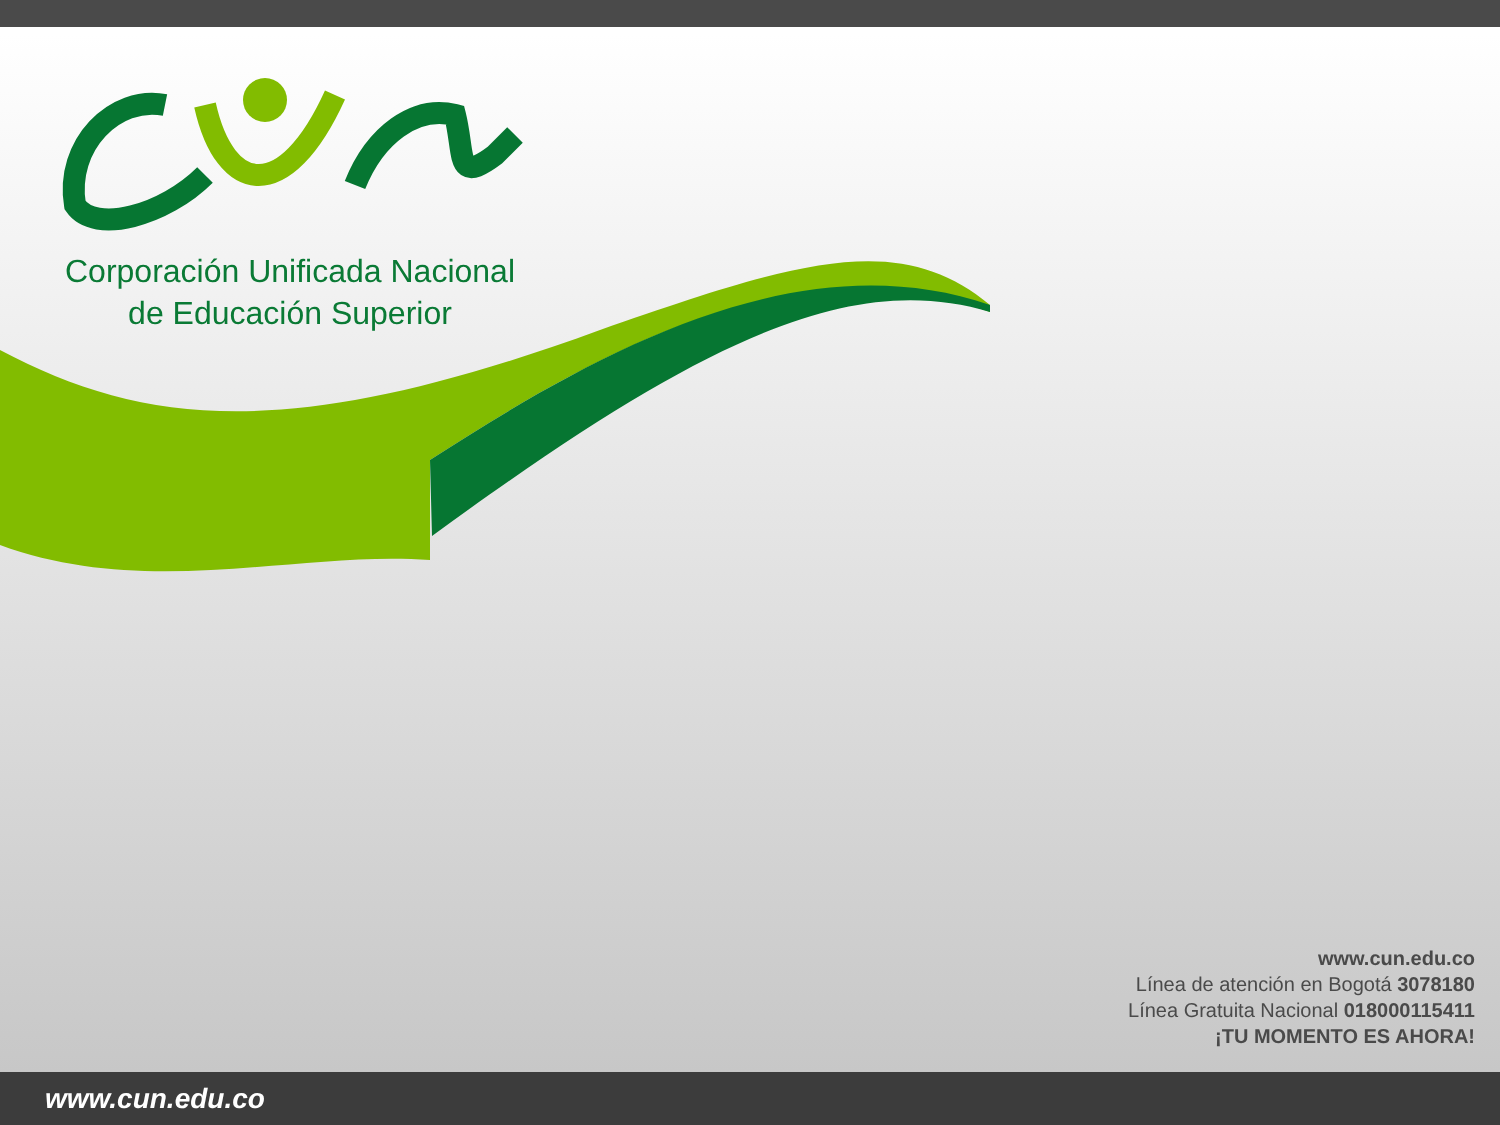Corporación Unificada Nacional
de Educación Superior
www.cun.edu.co
Línea de atención en Bogotá 3078180
Línea Gratuita Nacional 018000115411
¡TU MOMENTO ES AHORA!
www.cun.edu.co